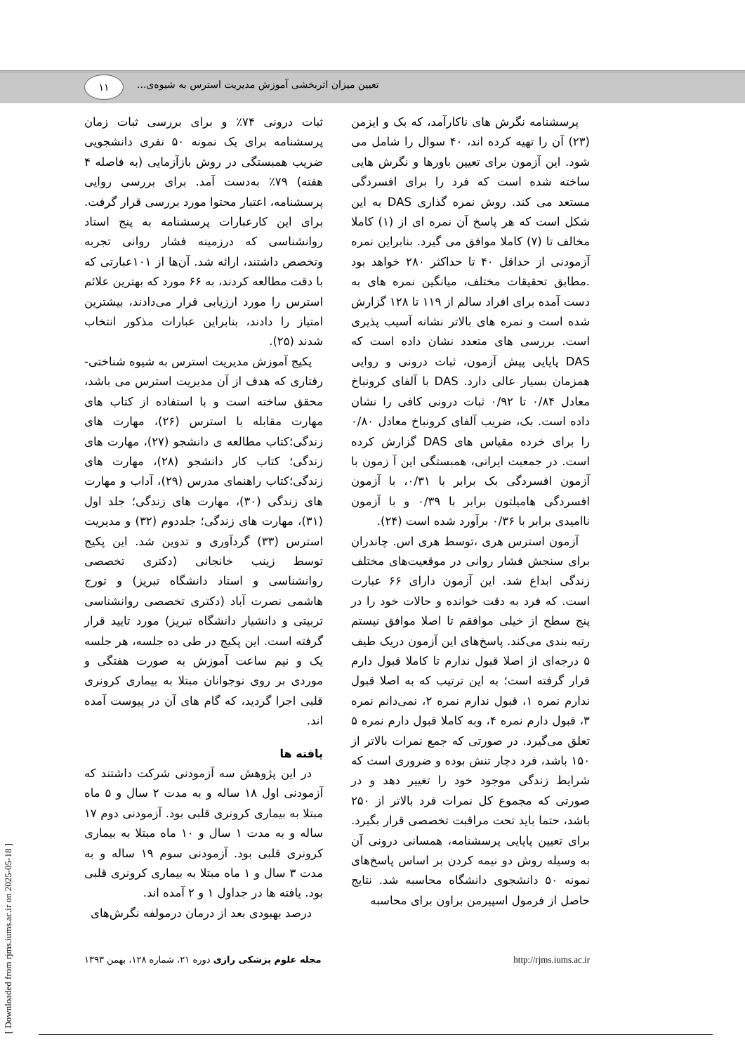تعیین میزان اثربخشی آموزش مدیریت استرس به شیوه‌ی...
۱۱
پرسشنامه نگرش های ناکارآمد، که بک و ایزمن (۲۳) آن را تهیه کرده اند، ۴۰ سوال را شامل می شود. این آزمون برای تعیین باورها و نگرش هایی ساخته شده است که فرد را برای افسردگی مستعد می کند. روش نمره گذاری DAS به این شکل است که هر پاسخ آن نمره ای از (۱) کاملا مخالف تا (۷) کاملا موافق می گیرد. بنابراین نمره آزمودنی از حداقل ۴۰ تا حداکثر ۲۸۰ خواهد بود .مطابق تحقیقات مختلف، میانگین نمره های به دست آمده برای افراد سالم از ۱۱۹ تا ۱۲۸ گزارش شده است و نمره های بالاتر نشانه آسیب پذیری است. بررسی های متعدد نشان داده است که DAS پایایی پیش آزمون، ثبات درونی و روایی همزمان بسیار عالی دارد. DAS با آلفای کرونباخ معادل ۰/۸۴ تا ۰/۹۲ ثبات درونی کافی را نشان داده است. بک، ضریب آلفای کرونباخ معادل ۰/۸۰ را برای خرده مقیاس های DAS گزارش کرده است. در جمعیت ایرانی، همبستگی این آ زمون با آزمون افسردگی بک برابر با ۰/۳۱، با آزمون افسردگی هامیلتون برابر با ۰/۳۹ و با آزمون ناامیدی برابر با ۰/۳۶ برآورد شده است (۲۴).
آزمون استرس هری ،توسط هری اس. چاندران برای سنجش فشار روانی در موقعیت‌های مختلف زندگی ابداع شد. این آزمون دارای ۶۶ عبارت است. که فرد به دقت خوانده و حالات خود را در پنج سطح از خیلی موافقم تا اصلا موافق نیستم رتبه بندی می‌کند. پاسخ‌های این آزمون دریک طیف ۵ درجه‌ای از اصلا قبول ندارم تا کاملا قبول دارم قرار گرفته است؛ به این ترتیب که به اصلا قبول ندارم نمره ۱، قبول ندارم نمره ۲، نمی‌دانم نمره ۳، قبول دارم نمره ۴، وبه کاملا قبول دارم نمره ۵ تعلق می‌گیرد. در صورتی که جمع نمرات بالاتر از ۱۵۰ باشد، فرد دچار تنش بوده و ضروری است که شرایط زندگی موجود خود را تغییر دهد و در صورتی که مجموع کل نمرات فرد بالاتر از ۲۵۰ باشد، حتما باید تحت مراقبت تخصصی قرار بگیرد. برای تعیین پایایی پرسشنامه، همسانی درونی آن به وسیله روش دو نیمه کردن بر اساس پاسخ‌های نمونه ۵۰ دانشجوی دانشگاه محاسبه شد. نتایج حاصل از فرمول اسپیرمن براون برای محاسبه
ثبات درونی ۷۴٪ و برای بررسی ثبات زمان پرسشنامه برای یک نمونه ۵۰ نفری دانشجویی ضریب همبستگی در روش بازآزمایی (به فاصله ۴ هفته) ۷۹٪ به‌دست آمد. برای بررسی روایی پرسشنامه، اعتبار محتوا مورد بررسی قرار گرفت. برای این کارعبارات پرسشنامه به پنج استاد روانشناسی که درزمینه فشار روانی تجربه وتخصص داشتند، ارائه شد. آن‌ها از ۱۰۱عبارتی که با دقت مطالعه کردند، به ۶۶ مورد که بهترین علائم استرس را مورد ارزیابی قرار می‌دادند، بیشترین امتیاز را دادند، بنابراین عبارات مذکور انتخاب شدند (۲۵).
پکیج آموزش مدیریت استرس به شیوه شناختی-رفتاری که هدف از آن مدیریت استرس می باشد، محقق ساخته است و با استفاده از کتاب های مهارت مقابله با استرس (۲۶)، مهارت های زندگی؛کتاب مطالعه ی دانشجو (۲۷)، مهارت های زندگی؛ کتاب کار دانشجو (۲۸)، مهارت های زندگی؛کتاب راهنمای مدرس (۲۹)، آداب و مهارت های زندگی (۳۰)، مهارت های زندگی؛ جلد اول (۳۱)، مهارت های زندگی؛ جلددوم (۳۲) و مدیریت استرس (۳۳) گردآوری و تدوین شد. این پکیج توسط زینب خانجانی (دکتری تخصصی روانشناسی و استاد دانشگاه تبریز) و تورج هاشمی نصرت آباد (دکتری تخصصی روانشناسی تربیتی و دانشیار دانشگاه تبریز) مورد تایید قرار گرفته است. این پکیج در طی ده جلسه، هر جلسه یک و نیم ساعت آموزش به صورت هفتگی و موردی بر روی نوجوانان مبتلا به بیماری کرونری قلبی اجرا گردید، که گام های آن در پیوست آمده اند.
یافته ها
در این پژوهش سه آزمودنی شرکت داشتند که آزمودنی اول ۱۸ ساله و به مدت ۲ سال و ۵ ماه مبتلا به بیماری کرونری قلبی بود. آزمودنی دوم ۱۷ ساله و به مدت ۱ سال و ۱۰ ماه مبتلا به بیماری کرونری قلبی بود. آزمودنی سوم ۱۹ ساله و به مدت ۳ سال و ۱ ماه مبتلا به بیماری کرونری قلبی بود. یافته ها در جداول ۱ و ۲ آمده اند.
درصد بهبودی بعد از درمان درمولفه نگرش‌های
http://rjms.iums.ac.ir مجله علوم پزشکی رازی دوره ۲۱، شماره ۱۲۸، بهمن ۱۳۹۳
[ Downloaded from rjms.iums.ac.ir on 2025-05-18 ]